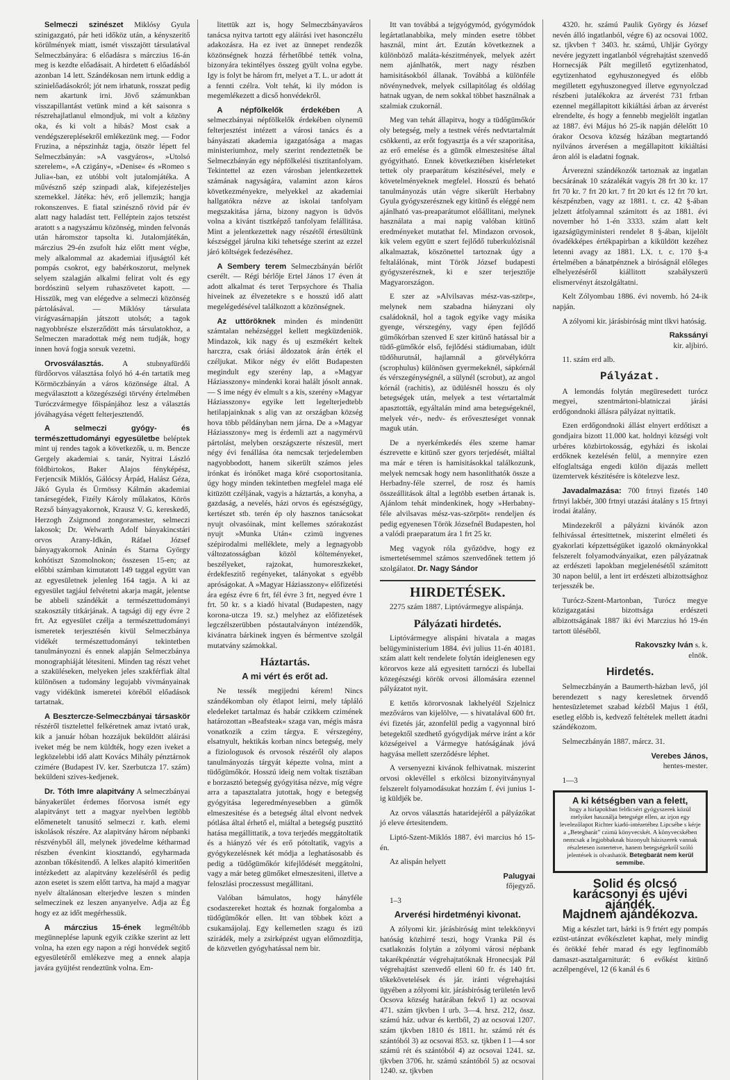Selmeczi szinészet Miklósy Gyula szinigazgató, pár heti időköz után, a kényszeritő körülmények miatt, ismét visszajött társulatával Selmeczbányára: 6 előadásra s márczius 16-án meg is kezdte előadásait. A hirdetett 6 előadásból azonban 14 lett. Szándékosan nem irtunk eddig a szinielőadásokról; jót nem irhatunk, rosszat pedig nem akartunk irni. Jövő számunkban visszapillantást vetünk mind a két saisonra s részrehajlatlanul elmondjuk, mi volt a közöny oka, és ki volt a hibás? Most csak a vendégszereplésekről emlékezünk meg. — Fodor Fruzina, a népszinház tagja, ötször lépett fel Selmeczbányán: »A vasgyáros«, »Utolsó szerelem«, »A czigány«, »Denise« és »Romeo s Julia«-ban, ez utóbbi volt jutalomjátéka. A művésznő szép szinpadi alak, kifejezésteljes szemekkel. Játéka: hév, erő jellemzik; hangja rokonszenves. E fiatal szinésznő rövid pár év alatt nagy haladást tett. Felléptein zajos tetszést aratott s a nagyszámu közönség, minden felvonás után háromszor tapsolta ki. Jutalomjátékán, márczius 29-én zsufolt ház előtt ment végbe, mely alkalommal az akademiai ifjuságtól két pompás csokrot, egy babérkoszorut, melynek selyem szalagján alkalmi felirat volt és egy bordószinü selyem ruhaszövetet kapott. — Hisszük, meg van elégedve a selmeczi közönség pártolásával. — Miklósy társulata virágvasárnapján játszott utolsót; a tagok nagyobbrésze elszerződött más társulatokhoz, a Selmeczen maradottak még nem tudják, hogy innen hová fogja sorsuk vezetni.
Orvosválasztás. A stubnyafürdői fürdőorvos választása folyó hó 4-én tartatik meg Körmöczbányán a város közönsége által. A megválasztott a közegészségi törvény értelmében Turóczvármegye főispánjához lesz a választás jóváhagyása végett felterjesztendő.
A selmeczi gyógy- és természettudományi egyesületbe beléptek mint uj rendes tagok a következők, u. m. Bencze Gergely akademiai s. tanár, Nyitrai László földbirtokos, Baker Alajos fényképész, Ferjencsik Miklós, Gálócsy Árpád, Halász Géza, Jákó Gyula és Ürmössy Kálmán akademiai tanársegédek, Fizély Károly műlakatos, Körös Rezső bányagyakornok, Krausz V. G. kereskedő, Herzogh Zsigmond zongoramester, selmeczi lakosok; Dr. Welwarth Adolf bányakincstári orvos Arany-Idkán, Ráfael József bányagyakornok Aninán és Starna György kohótiszt Szomolnokon; összesen 15-en; az előbbi számban kimutatott 149 taggal együtt van az egyesületnek jelenleg 164 tagja. A ki az egyesület tagjául felvétetni akarja magát, jelentse be abbeli szándékát a természettudományi szakosztály titkárjának. A tagsági dij egy évre 2 frt. Az egyesület czélja a természettudományi ismeretek terjesztésén kivül Selmeczbánya vidékét természettudományi tekintetben tanulmányozni és ennek alapján Selmeczbánya monographiáját létesiteni. Minden tag részt vehet a szaküléseken, melyeken jeles szakférfiak által különösen a tudomány legujabb vivmányainak vagy vidékünk ismeretei köréből előadások tartatnak.
A Besztercze-Selmeczbányai társaskör részéről tisztelettel felkéretnek amaz ivtató urak, kik a január hóban hozzájuk beküldött aláirási iveket még be nem küldték, hogy ezen iveket a legközelebbi idő alatt Kovács Mihály pénztárnok czimére (Budapest IV. ker. Szerbutcza 17. szám) beküldeni szives-kedjenek.
Dr. Tóth Imre alapitvány A selmeczbányai bányakerület érdemes főorvosa ismét egy alapitványt tett a magyar nyelvben legtöbb előmenetelt tanusitó selmeczi r. kath. elemi iskolások részére. Az alapitvány három népbanki részvényből áll, melynek jövedelme kétharmad részben évenkint kiosztandó, egyharmada azonban tőkésitendő. A lelkes alapitó kimeritően intézkedett az alapitvány kezeléséről és pedig azon esetet is szem előtt tartva, ha majd a magyar nyelv általánosan elterjedve leszen s minden selmeczinek ez leszen anyanyelve. Adja az Ég hogy ez az időt megérhessük.
A márczius 15-ének legméltóbb megünneplése lapunk egyik czikke szerint az lett volna, ha ezen egy napon a régi honvédek segitő egyesületéről emlékezve meg a ennek alapja javára gyüjtést rendeztünk volna. Em-
litettük azt is, hogy Selmeczbányaváros tanácsa nyitva tartott egy aláirási ivet hasonczélu adakozásra. Ha ez ivet az ünnepet rendezők közönségnek hozzá férhetőbbé tették volna, bizonyára tekintélyes összeg gyült volna egybe. Igy is folyt be három frt, melyet a T. L. ur adott át a fennti czélra. Volt tehát, ki ily módon is megemlékezett a dicső honvédekről.
A népfölkelők érdekében A selmeczbányai népfölkelők érdekében olynemü felterjesztést intézett a városi tanács és a bányászati akademia igazgatósága a magas ministeriumhoz, mely szerint rendeztetnék be Selmeczbányán egy népfölkelési tisztitanfolyam. Tekintettel az ezen városban jelentkezettek számának nagyságára, valamint azon káros következményekre, melyekkel az akademiai hallgatókra nézve az iskolai tanfolyam megszakitása járna, bizony nagyon is üdvös volna a kivánt tisztképző tanfolyam felállitása. Mint a jelentkezettek nagy részétől értesültünk készséggel járulna kiki tehetsége szerint az ezzel járó költségek fedezéséhez.
A Sembery terem Selmeczbányán bérlőt cserélt. — Régi bérlője Ertel János 17 éven át adott alkalmat és teret Terpsychore és Thalia hiveinek az élvezetekre s e hosszú idő alatt megelégedésével találkozott a közönségnek.
Az uttöröknek minden és mindenütt számtalan nehézséggel kellett megküzdeniök. Mindazok, kik nagy és uj eszmékért keltek harczra, csak óriási áldozatok árán érték el czéljukat. Mikor négy év előtt Budapesten megindult egy szerény lap, a »Magyar Háziasszony« mindenki korai halált jósolt annak. — S ime négy év elmult s a kis, szerény »Magyar Háziasszony« egyike lett legelterjedtebb hetilapjainknak s alig van az országban község hova több példányban nem járna. De a »Magyar Háziasszony« meg is érdemli azt a nagymérvü pártolást, melyben országszerte részesül, mert négy évi fenállása óta nemcsak terjedelemben nagyobbodott, hanem sikerült számos jeles irónkat és irónőket maga köré csoportositania. úgy hogy minden tekintetben megfelel maga elé kitüzött czéljának, vagyis a háztartás, a konyha, a gazdaság, a nevelés, házi orvos és egészségügy, kertészet stb. terén ép oly hasznos tanácsokat nyujt olvasóinak, mint kellemes szórakozást nyujt »Munka Után« czimü ingyenes szépirodalmi melléklete, mely a legnagyobb változatosságban közöl költeményeket, beszélyeket, rajzokat, humoreszkeket, érdekfeszitő regényeket, talányokat s egyébb apróságokat. A »Magyar Háziasszony« előfizetési ára egész évre 6 frt, fél évre 3 frt, negyed évre 1 frt. 50 kr. s a kiadó hivatal (Budapesten, nagy korona-utcza 19. sz.) melyhez az előfizetések legczélszerübben póstautalványon intézendők, kivánatra bárkinek ingyen és bérmentve szolgál mutatvány számokkal.
Háztartás.
A mi vért és erőt ad.
Ne tessék megijedni kérem! Nincs szándékomban oly étlapot leirni, mely tápláló eledeleket tartalmaz és habár czikkem czimének határozottan »Beafsteak« szaga van, mégis másra vonatkozik a czim tárgya. E vérszegény, elsatnyult, hektikás korban nincs betegség, mely a fiziologusok és orvosok részéről oly alapos tanulmányozás tárgyát képezte volna, mint a tüdőgümőkór. Hosszú ideig nem voltak tisztában e borzasztó betegség gyógyitása nézve, míg végre arra a tapasztalatra jutottak, hogy e betegség gyógyitása legeredményesebben a gümők elmeszesitése és a betegség által elvont nedvek pótlása által érhető el, miáltal a betegség pusztitó hatása megállittatik, a tova terjedés meggátoltatik és a hiányzó vér és erő pótoltatik, vagyis a gyógykezelésnek két módja a leghatásosabb és pedig a tüdőgümőkór kifejlődését meggátolni, vagy a már beteg gümőket elmeszesiteni, illetve a feloszlási proczessust megállitani.
Valóban bámulatos, hogy hányféle csodaszereket hoztak és hoznak forgalomba a tüdőgümőkór ellen. Itt van többek közt a csukamájolaj. Egy kellemetlen szagu és izü szirádék, mely a zsirképzést ugyan előmozditja, de közvetlen gyógyhatással nem bir.
Itt van továbbá a tejgyógymód, gyógymódok legártatlanabbika, mely minden esetre többet használ, mint árt. Ezután következnek a különböző maláta-készitmények, melyek azért nem ajánlhatók, mert nagy részben hamisitásokból állanak. Továbbá a különféle növénynedvek, melyek csillapitólag és oldólag hatnak ugyan, de nem sokkal többet használnak a szalmiak czukornál.
Meg van tehát állapitva, hogy a tüdőgümőkór oly betegség, mely a testnek vérés nedvtartalmát csökkenti, az erőt fogyasztja és a vér szaporitása, az erő emelése és a gümők elmeszesitése által gyógyitható. Ennek következtében kisérleteket tettek oly praeparátum készitésével, mely e követelményeknek megfelel. Hosszú és beható tanulmányozás után végre sikerült Herbabny Gyula gyógyszerésznek egy kitünő és eléggé nem ajánlható vas-preaparátumot előállitani, melynek használata a mai napig valóban kitünő eredményeket mutathat fel. Mindazon orvosok, kik velem együtt e szert fejlődő tuberkulózisnál alkalmaztak, köszönettel tartoznak úgy a feltalálónak, mint Török József budapesti gyógyszerésznek, ki e szer terjesztője Magyarországon.
E szer az »Alvilsavas mész-vas-szörp«, melynek nem szabadna hiányzani oly családoknál, hol a tagok egyike vagy másika gyenge, vérszegény, vagy épen fejlődő gümőkórban szenved E szer kitünő hatással bir a tüdő-gümőkór első, fejlődési stádiumaban, idült tüdőhurutnál, hajlamnál a görvélykórra (scrophulus) különösen gyermekeknél, sápkórnál és vérszegénységnél, a sülynél (scrobut), az angol kórnál (rachitis), az üdülésnél hosszu és oly betegségek után, melyek a test vértartalmát apasztották, egyáltalán mind ama betegségeknél, melyek vér-, nedv- és erőveszteséget vonnak maguk után.
De a nyerkémkedés éles szeme hamar észrevette e kitünő szer gyors terjedését, miáltal ma már e téren is hamisitásokkal találkozunk, melyek nemcsak hogy nem hasonlithatók össze a Herbadny-féle szerrel, de rosz és hamis összeállitások által a legtöbb esetben ártanak is. Ajánlom tehát mindenkinek, hogy »Herbabny-féle alvilsavas mész-vas-szörpöt« rendeljen és pedig egyenesen Török Józsefnél Budapesten, hol a valódi praeparatum ára 1 frt 25 kr.
Meg vagyok róla győzödve, hogy ez ismertetésemmel számos szenvedőnek tettem jó szolgálatot. Dr. Nagy Sándor
HIRDETÉSEK.
2275 szám 1887. Liptóvármegye alispánja.
Pályázati hirdetés.
Liptóvármegye alispáni hivatala a magas belügyministerium 1884. évi julius 11-én 40181. szám alatt kelt rendelete folytán ideiglenesen egy körorvos keze alá egyesitett tarnóczi és lubellai közegészségi körök orvosi állomására ezennel pályázatot nyit.
E kettős körorvosnak lakhelyéül Szjelnicz mezőváros van kijelölve, — s hivatalával 600 frt. évi fizetés jár, azonfelül pedig a vagyonnal biró betegektől szedhető gyógydijak mérve iránt a kör községeivel a Vármegye hatóságának jóvá hagyása mellett szerződésre léphet.
A versenyezni kivánok felhivatnak. miszerint orvosi oklevéllel s erkölcsi bizonyitványnyal felszerelt folyamodásukat hozzám f. évi junius 1-ig küldjék be.
Az orvos választás hataridejéről a pályázókat jó eleve értesitendem.
Liptó-Szent-Miklós 1887. évi marcius hó 15-én.
Az alispán helyett
Palugyai
főjegyző.
1–3
Arverési hirdetményi kivonat.
A zólyomi kir. járásbiróság mint telekkönyvi hatóság közhirré teszi, hogy Vranka Pál és csatlakozás folytán a zólyomi városi népbank takarékpénztár végrehajtatóknak Hronecsjak Pál végrehajtást szenvedő elleni 60 fr. és 140 frt. tőkekövetelések és jár. iránti végrehajtási ügyében a zólyomi kir. járásbiróság területén levő Ocsova község határában fekvő 1) az ocsovai 471. szám tjkvben I urb. 3—4. hrsz. 212, össz. számú ház. udvar és kertből, 2) az ocsovai 1207. szám tjkvben 1810 és 1811. hr. számú rét és szántóból 3) az ocsovai 853. sz. tjkben I 1—4 sor számú rét és szántóból 4) az ocsovai 1241. sz. tjkvben 3706. hr. számú szántóból 5) az ocsovai 1240. sz. tjkvben
4320. hr. számú Paulik György és József nevén álló ingatlanból, végre 6) az ocsovai 1002. sz. tjkvben † 3403. hr. számú, Uhljár György nevére jegyzett ingatlanból végrehajtást szenvedő Hornecsják Pált megillető egytizenhatod, egytizenhatod egyhuszonegyed és előbb megilletett egyhuszonegyed illetve egynyolczad részbeni jutalékokra az árverést 731 frtban ezennel megállapitott kikiáltási árban az árverést elrendelte, és hogy a fennebb megjelölt ingatlan az 1887. évi Május hó 25-ik napján délelőtt 10 órakor Ocsova község házában megtartandó nyilvános árverésen a megállapitott kikiáltási áron alól is eladatni fognak.
Árverezni szándékozók tartoznak az ingatlan becsárának 10 százalékát vagyis 28 frt 30 kr. 17 frt 70 kr. 7 frt 20 krt. 7 frt 20 krt és 12 frt 70 krt. készpénzben, vagy az 1881. t. cz. 42 §-ában jelzett átfolyamnal számitott és az 1881. évi november hó 1-én 3333. szám alatt kelt igazságügyministeri rendelet 8 §-ában, kijelölt óvadékképes értékpapirban a kiküldött kezéhez letenni avagy az 1881. LX. t. c. 170 §-a értelmében a bánatpénznek a biróságnál előleges elhelyezéséről kiállitott szabályszerü elismervényt átszolgáltatni.
Kelt Zólyombau 1886. évi novemb. hó 24-ik napján.
A zólyomi kir. járásbiróság mint tlkvi hatóság.
Rakssányi
kir. aljbiró.
11. szám erd alb.
Pályázat.
A lemondás folytán megüresedett turócz megyei, szentmártoni-blatniczai járási erdőgondnoki állásra pályázat nyittatik.
Ezen erdőgondnoki állást elnyert erdőtiszt a gondjaira bizott 11.000 kat. holdnyi községi volt urbéres közbirtokosság, egyházi és iskolai erdőknek kezelésén felül, a mennyire ezen elfoglaltsága engedi külön dijazás mellett üzemtervek készitésére is kötelezve lesz.
Javadalmazása: 700 frtnyi fizetés 140 frtnyi lakbér, 300 frtnyi utazási átalány s 15 frtnyi irodai átalány.
Mindezekről a pályázni kivánók azon felhivással értesittetnek, miszerint elméleti és gyakorlati képzettségüket igazoló okmányokkal felszerelt folyamodványaikat, ezen pályázatnak az erdészeti lapokban megjelenésétől számitott 30 napon belül, a lent irt erdészeti albizottsághoz terjesszék be.
Turócz-Szent-Martonban, Turócz megye közigazgatási bizottsága erdészeti albizottságának 1887 iki évi Marczius hó 19-én tartott üléséből.
Rakovszky Iván s. k.
elnök.
Hirdetés.
Selmeczbányán a Baumerth-házban levő, jól berendezett s nagy keresletnek örvendő hentesüzletemet szabad kézből Majus 1 étől, esetleg előbb is, kedvező feltételek mellett átadni szándékozom.
Selmeczbányán 1887. márcz. 31.
Verebes János,
hentes-mester.
1—3
A ki kétségben van a felett,
hogy a hirlapokban feldicsért gyógyszerek közül melyiket használja betegsége ellen, az irjon egy levelezőlapot Richter kiadó-intézetéhez Lipcsébe s kérje a „Betegbarát” czimü könyvecskét. A könyvecskében nemcsak a legjobbaknak bizonyult háziszerek vannak részletesen ismertetve, hanem betegségekről szóló jelentések is olvashatók. Betegbarát nem kerül semmibe.
Solid és olcsó karácsonyi és ujévi ajándék.
Majdnem ajándékozva.
Mig a készlet tart, bárki is 9 frtért egy pompás ezüst-utánzat evőkészletet kaphat, mely mindig és örökké fehér marad és egy legfinomább damaszt-asztalgarniturát: 6 evőkést kitünő aczélpengével, 12 (6 kanál és 6